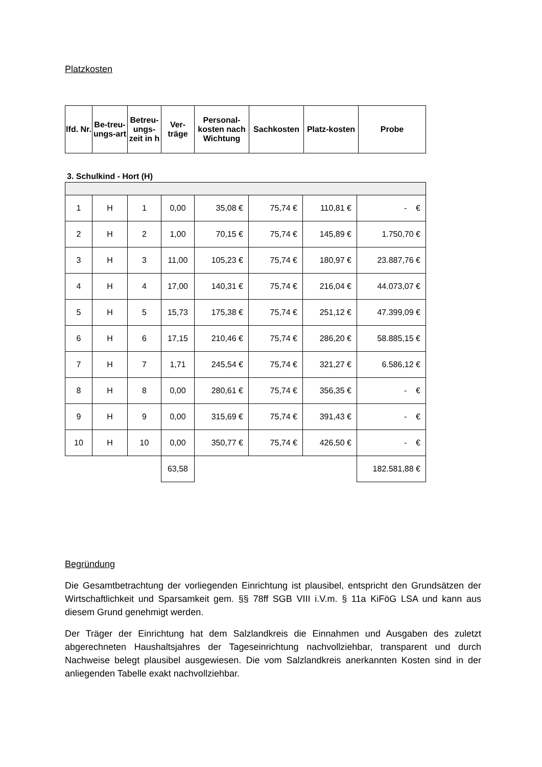Platzkosten
| lfd. Nr. | Be-treu-ungs-art | Betreu-ungs-zeit in h | Ver-träge | Personal-kosten nach Wichtung | Sachkosten | Platz-kosten | Probe |
| --- | --- | --- | --- | --- | --- | --- | --- |
3. Schulkind - Hort (H)
| 1 | H | 1 | 0,00 | 35,08 € | 75,74 € | 110,81 € | - € |
| 2 | H | 2 | 1,00 | 70,15 € | 75,74 € | 145,89 € | 1.750,70 € |
| 3 | H | 3 | 11,00 | 105,23 € | 75,74 € | 180,97 € | 23.887,76 € |
| 4 | H | 4 | 17,00 | 140,31 € | 75,74 € | 216,04 € | 44.073,07 € |
| 5 | H | 5 | 15,73 | 175,38 € | 75,74 € | 251,12 € | 47.399,09 € |
| 6 | H | 6 | 17,15 | 210,46 € | 75,74 € | 286,20 € | 58.885,15 € |
| 7 | H | 7 | 1,71 | 245,54 € | 75,74 € | 321,27 € | 6.586,12 € |
| 8 | H | 8 | 0,00 | 280,61 € | 75,74 € | 356,35 € | - € |
| 9 | H | 9 | 0,00 | 315,69 € | 75,74 € | 391,43 € | - € |
| 10 | H | 10 | 0,00 | 350,77 € | 75,74 € | 426,50 € | - € |
| | | | 63,58 | | | | 182.581,88 € |
Begründung
Die Gesamtbetrachtung der vorliegenden Einrichtung ist plausibel, entspricht den Grundsätzen der Wirtschaftlichkeit und Sparsamkeit gem. §§ 78ff SGB VIII i.V.m. § 11a KiFöG LSA und kann aus diesem Grund genehmigt werden.
Der Träger der Einrichtung hat dem Salzlandkreis die Einnahmen und Ausgaben des zuletzt abgerechneten Haushaltsjahres der Tageseinrichtung nachvollziehbar, transparent und durch Nachweise belegt plausibel ausgewiesen. Die vom Salzlandkreis anerkannten Kosten sind in der anliegenden Tabelle exakt nachvollziehbar.